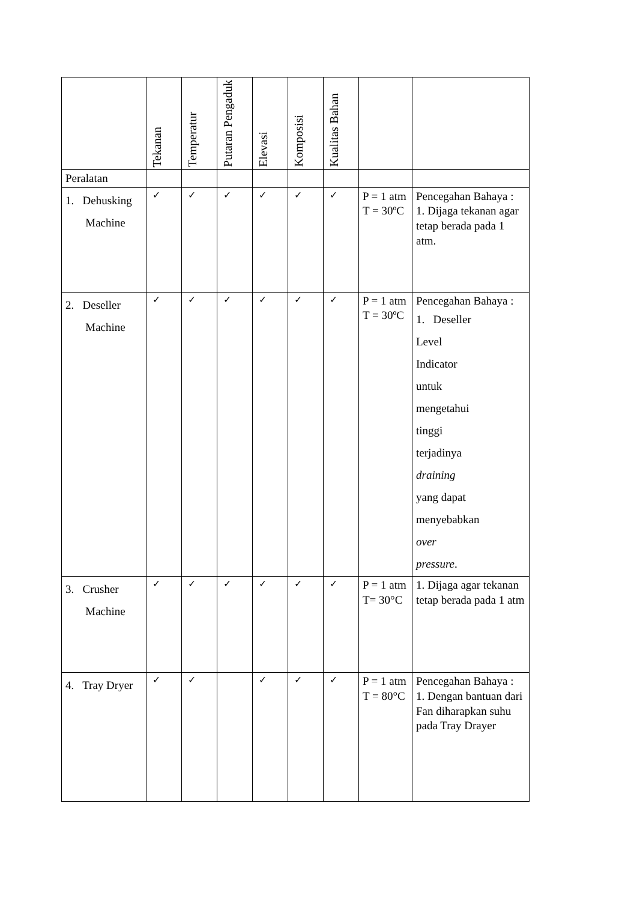| | Tekanan | Temperatur | Putaran Pengaduk | Elevasi | Komposisi | Kualitas Bahan | | |
| --- | --- | --- | --- | --- | --- | --- | --- | --- |
| Peralatan | | | | | | | | |
| 1. Dehusking Machine | ✓ | ✓ | ✓ | ✓ | ✓ | ✓ | P = 1 atm T = 30ºC | Pencegahan Bahaya : 1. Dijaga tekanan agar tetap berada pada 1 atm. |
| 2. Deseller Machine | ✓ | ✓ | ✓ | ✓ | ✓ | ✓ | P = 1 atm T = 30ºC | Pencegahan Bahaya : 1. Deseller Level Indicator untuk mengetahui tinggi terjadinya draining yang dapat menyebabkan over pressure . |
| 3. Crusher Machine | ✓ | ✓ | ✓ | ✓ | ✓ | ✓ | P = 1 atm T= 30°C | 1. Dijaga agar tekanan tetap berada pada 1 atm |
| 4. Tray Dryer | ✓ | ✓ | | ✓ | ✓ | ✓ | P = 1 atm T = 80°C | Pencegahan Bahaya : 1. Dengan bantuan dari Fan diharapkan suhu pada Tray Drayer |